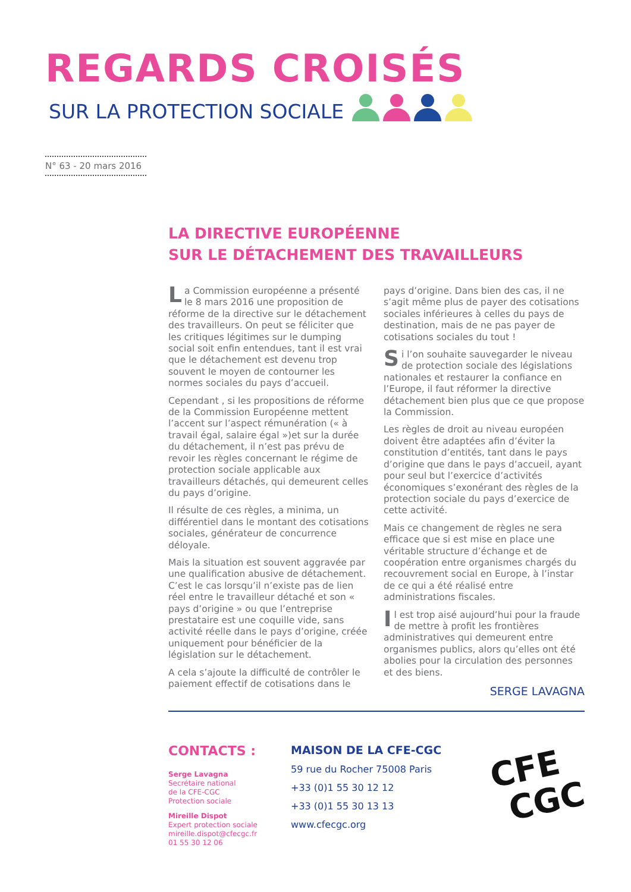REGARDS CROISÉS
SUR LA PROTECTION SOCIALE
N° 63 - 20 mars 2016
LA DIRECTIVE EUROPÉENNE
SUR LE DÉTACHEMENT DES TRAVAILLEURS
La Commission européenne a présenté le 8 mars 2016 une proposition de réforme de la directive sur le détachement des travailleurs. On peut se féliciter que les critiques légitimes sur le dumping social soit enfin entendues, tant il est vrai que le détachement est devenu trop souvent le moyen de contourner les normes sociales du pays d’accueil.
Cependant , si les propositions de réforme de la Commission Européenne mettent l’accent sur l’aspect rémunération (« à travail égal, salaire égal »)et sur la durée du détachement, il n’est pas prévu de revoir les règles concernant le régime de protection sociale applicable aux travailleurs détachés, qui demeurent celles du pays d’origine.
Il résulte de ces règles, a minima, un différentiel dans le montant des cotisations sociales, générateur de concurrence déloyale.
Mais la situation est souvent aggravée par une qualification abusive de détachement. C’est le cas lorsqu’il n’existe pas de lien réel entre le travailleur détaché et son « pays d’origine » ou que l’entreprise prestataire est une coquille vide, sans activité réelle dans le pays d’origine, créée uniquement pour bénéficier de la législation sur le détachement.
A cela s’ajoute la difficulté de contrôler le paiement effectif de cotisations dans le pays d’origine. Dans bien des cas, il ne s’agit même plus de payer des cotisations sociales inférieures à celles du pays de destination, mais de ne pas payer de cotisations sociales du tout !
Si l’on souhaite sauvegarder le niveau de protection sociale des législations nationales et restaurer la confiance en l’Europe, il faut réformer la directive détachement bien plus que ce que propose la Commission.
Les règles de droit au niveau européen doivent être adaptées afin d’éviter la constitution d’entités, tant dans le pays d’origine que dans le pays d’accueil, ayant pour seul but l’exercice d’activités économiques s’exonérant des règles de la protection sociale du pays d’exercice de cette activité.
Mais ce changement de règles ne sera efficace que si est mise en place une véritable structure d’échange et de coopération entre organismes chargés du recouvrement social en Europe, à l’instar de ce qui a été réalisé entre administrations fiscales.
Il est trop aisé aujourd’hui pour la fraude de mettre à profit les frontières administratives qui demeurent entre organismes publics, alors qu’elles ont été abolies pour la circulation des personnes et des biens.
SERGE LAVAGNA
CONTACTS :
Serge Lavagna
Secrétaire national
de la CFE-CGC
Protection sociale
Mireille Dispot
Expert protection sociale
mireille.dispot@cfecgc.fr
01 55 30 12 06
MAISON DE LA CFE-CGC
59 rue du Rocher 75008 Paris
+33 (0)1 55 30 12 12
+33 (0)1 55 30 13 13
www.cfecgc.org
CFE
CGC